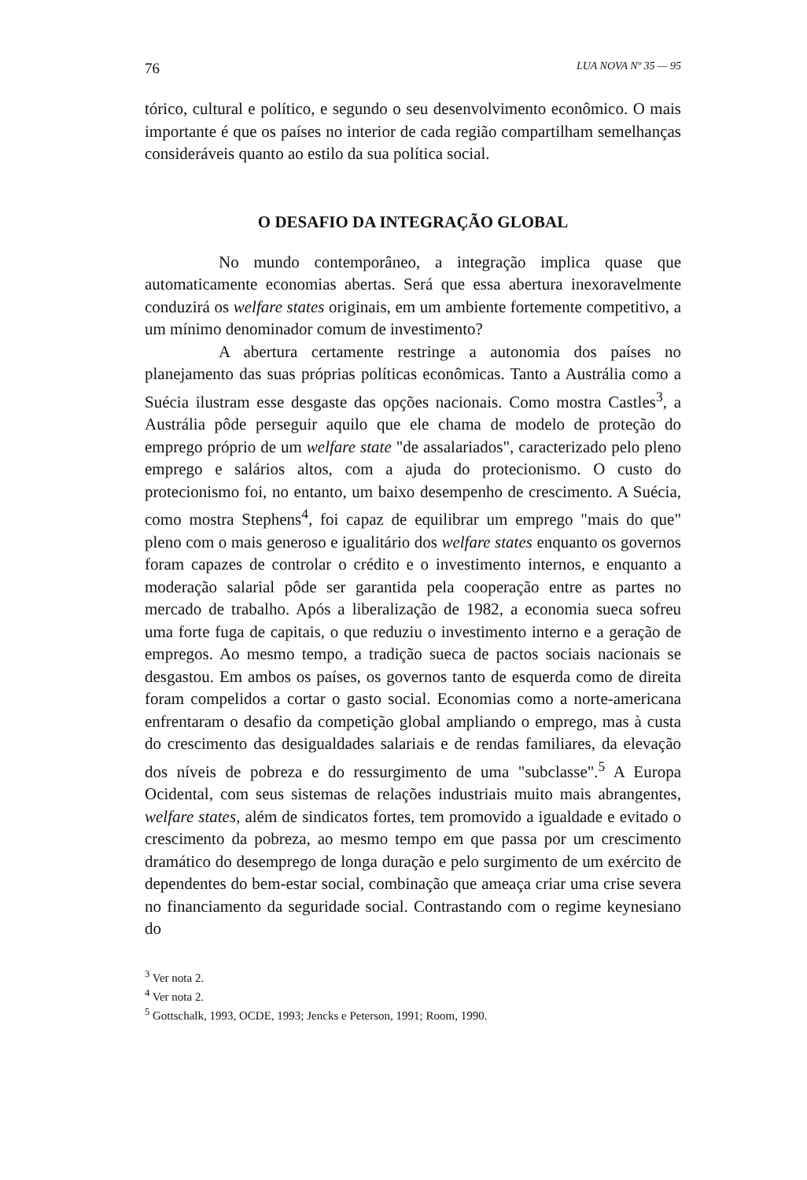76 LUA NOVA Nº 35 — 95
tórico, cultural e político, e segundo o seu desenvolvimento econômico. O mais importante é que os países no interior de cada região compartilham semelhanças consideráveis quanto ao estilo da sua política social.
O DESAFIO DA INTEGRAÇÃO GLOBAL
No mundo contemporâneo, a integração implica quase que automaticamente economias abertas. Será que essa abertura inexoravelmente conduzirá os welfare states originais, em um ambiente fortemente competitivo, a um mínimo denominador comum de investimento?
A abertura certamente restringe a autonomia dos países no planejamento das suas próprias políticas econômicas. Tanto a Austrália como a Suécia ilustram esse desgaste das opções nacionais. Como mostra Castles<sup>3</sup>, a Austrália pôde perseguir aquilo que ele chama de modelo de proteção do emprego próprio de um welfare state "de assalariados", caracterizado pelo pleno emprego e salários altos, com a ajuda do protecionismo. O custo do protecionismo foi, no entanto, um baixo desempenho de crescimento. A Suécia, como mostra Stephens<sup>4</sup>, foi capaz de equilibrar um emprego "mais do que" pleno com o mais generoso e igualitário dos welfare states enquanto os governos foram capazes de controlar o crédito e o investimento internos, e enquanto a moderação salarial pôde ser garantida pela cooperação entre as partes no mercado de trabalho. Após a liberalização de 1982, a economia sueca sofreu uma forte fuga de capitais, o que reduziu o investimento interno e a geração de empregos. Ao mesmo tempo, a tradição sueca de pactos sociais nacionais se desgastou. Em ambos os países, os governos tanto de esquerda como de direita foram compelidos a cortar o gasto social. Economias como a norte-americana enfrentaram o desafio da competição global ampliando o emprego, mas à custa do crescimento das desigualdades salariais e de rendas familiares, da elevação dos níveis de pobreza e do ressurgimento de uma "subclasse".<sup>5</sup> A Europa Ocidental, com seus sistemas de relações industriais muito mais abrangentes, welfare states, além de sindicatos fortes, tem promovido a igualdade e evitado o crescimento da pobreza, ao mesmo tempo em que passa por um crescimento dramático do desemprego de longa duração e pelo surgimento de um exército de dependentes do bem-estar social, combinação que ameaça criar uma crise severa no financiamento da seguridade social. Contrastando com o regime keynesiano do
<sup>3</sup> Ver nota 2.
<sup>4</sup> Ver nota 2.
<sup>5</sup> Gottschalk, 1993, OCDE, 1993; Jencks e Peterson, 1991; Room, 1990.